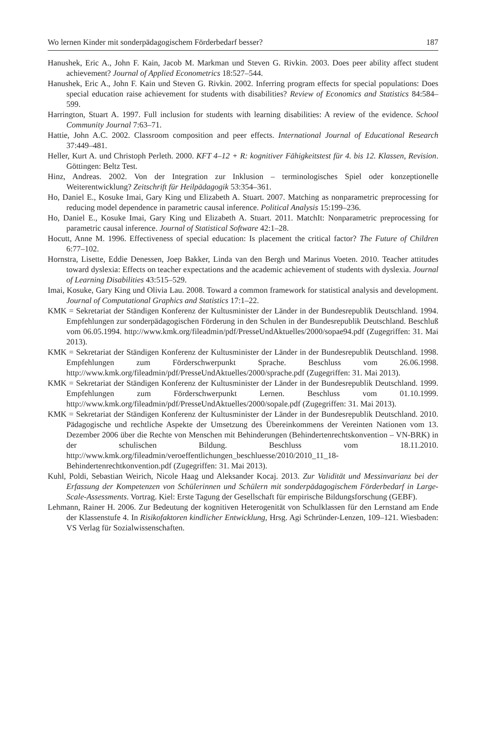Wo lernen Kinder mit sonderpädagogischem Förderbedarf besser? 187
Hanushek, Eric A., John F. Kain, Jacob M. Markman und Steven G. Rivkin. 2003. Does peer ability affect student achievement? Journal of Applied Econometrics 18:527–544.
Hanushek, Eric A., John F. Kain und Steven G. Rivkin. 2002. Inferring program effects for special populations: Does special education raise achievement for students with disabilities? Review of Economics and Statistics 84:584–599.
Harrington, Stuart A. 1997. Full inclusion for students with learning disabilities: A review of the evidence. School Community Journal 7:63–71.
Hattie, John A.C. 2002. Classroom composition and peer effects. International Journal of Educational Research 37:449–481.
Heller, Kurt A. und Christoph Perleth. 2000. KFT 4–12 + R: kognitiver Fähigkeitstest für 4. bis 12. Klassen, Revision. Göttingen: Beltz Test.
Hinz, Andreas. 2002. Von der Integration zur Inklusion – terminologisches Spiel oder konzeptionelle Weiterentwicklung? Zeitschrift für Heilpädagogik 53:354–361.
Ho, Daniel E., Kosuke Imai, Gary King und Elizabeth A. Stuart. 2007. Matching as nonparametric preprocessing for reducing model dependence in parametric causal inference. Political Analysis 15:199–236.
Ho, Daniel E., Kosuke Imai, Gary King und Elizabeth A. Stuart. 2011. MatchIt: Nonparametric preprocessing for parametric causal inference. Journal of Statistical Software 42:1–28.
Hocutt, Anne M. 1996. Effectiveness of special education: Is placement the critical factor? The Future of Children 6:77–102.
Hornstra, Lisette, Eddie Denessen, Joep Bakker, Linda van den Bergh und Marinus Voeten. 2010. Teacher attitudes toward dyslexia: Effects on teacher expectations and the academic achievement of students with dyslexia. Journal of Learning Disabilities 43:515–529.
Imai, Kosuke, Gary King und Olivia Lau. 2008. Toward a common framework for statistical analysis and development. Journal of Computational Graphics and Statistics 17:1–22.
KMK = Sekretariat der Ständigen Konferenz der Kultusminister der Länder in der Bundesrepublik Deutschland. 1994. Empfehlungen zur sonderpädagogischen Förderung in den Schulen in der Bundesrepublik Deutschland. Beschluß vom 06.05.1994. http://www.kmk.org/fileadmin/pdf/PresseUndAktuelles/2000/sopae94.pdf (Zugegriffen: 31. Mai 2013).
KMK = Sekretariat der Ständigen Konferenz der Kultusminister der Länder in der Bundesrepublik Deutschland. 1998. Empfehlungen zum Förderschwerpunkt Sprache. Beschluss vom 26.06.1998. http://www.kmk.org/fileadmin/pdf/PresseUndAktuelles/2000/sprache.pdf (Zugegriffen: 31. Mai 2013).
KMK = Sekretariat der Ständigen Konferenz der Kultusminister der Länder in der Bundesrepublik Deutschland. 1999. Empfehlungen zum Förderschwerpunkt Lernen. Beschluss vom 01.10.1999. http://www.kmk.org/fileadmin/pdf/PresseUndAktuelles/2000/sopale.pdf (Zugegriffen: 31. Mai 2013).
KMK = Sekretariat der Ständigen Konferenz der Kultusminister der Länder in der Bundesrepublik Deutschland. 2010. Pädagogische und rechtliche Aspekte der Umsetzung des Übereinkommens der Vereinten Nationen vom 13. Dezember 2006 über die Rechte von Menschen mit Behinderungen (Behindertenrechtskonvention – VN-BRK) in der schulischen Bildung. Beschluss vom 18.11.2010. http://www.kmk.org/fileadmin/veroeffentlichungen_beschluesse/2010/2010_11_18-Behindertenrechtkonvention.pdf (Zugegriffen: 31. Mai 2013).
Kuhl, Poldi, Sebastian Weirich, Nicole Haag und Aleksander Kocaj. 2013. Zur Validität und Messinvarianz bei der Erfassung der Kompetenzen von Schülerinnen und Schülern mit sonderpädagogischem Förderbedarf in Large-Scale-Assessments. Vortrag. Kiel: Erste Tagung der Gesellschaft für empirische Bildungsforschung (GEBF).
Lehmann, Rainer H. 2006. Zur Bedeutung der kognitiven Heterogenität von Schulklassen für den Lernstand am Ende der Klassenstufe 4. In Risikofaktoren kindlicher Entwicklung, Hrsg. Agi Schründer-Lenzen, 109–121. Wiesbaden: VS Verlag für Sozialwissenschaften.